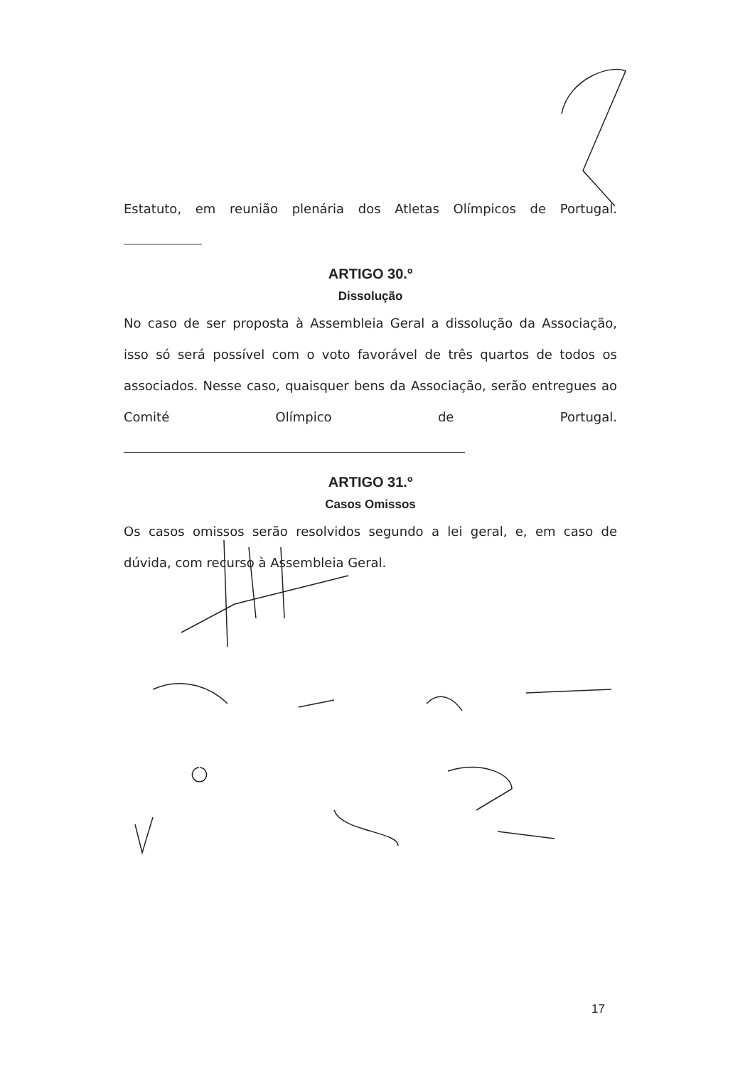Estatuto, em reunião plenária dos Atletas Olímpicos de Portugal.
ARTIGO 30.º
Dissolução
No caso de ser proposta à Assembleia Geral a dissolução da Associação, isso só será possível com o voto favorável de três quartos de todos os associados. Nesse caso, quaisquer bens da Associação, serão entregues ao Comité Olímpico de Portugal.
ARTIGO 31.º
Casos Omissos
Os casos omissos serão resolvidos segundo a lei geral, e, em caso de dúvida, com recurso à Assembleia Geral.
17